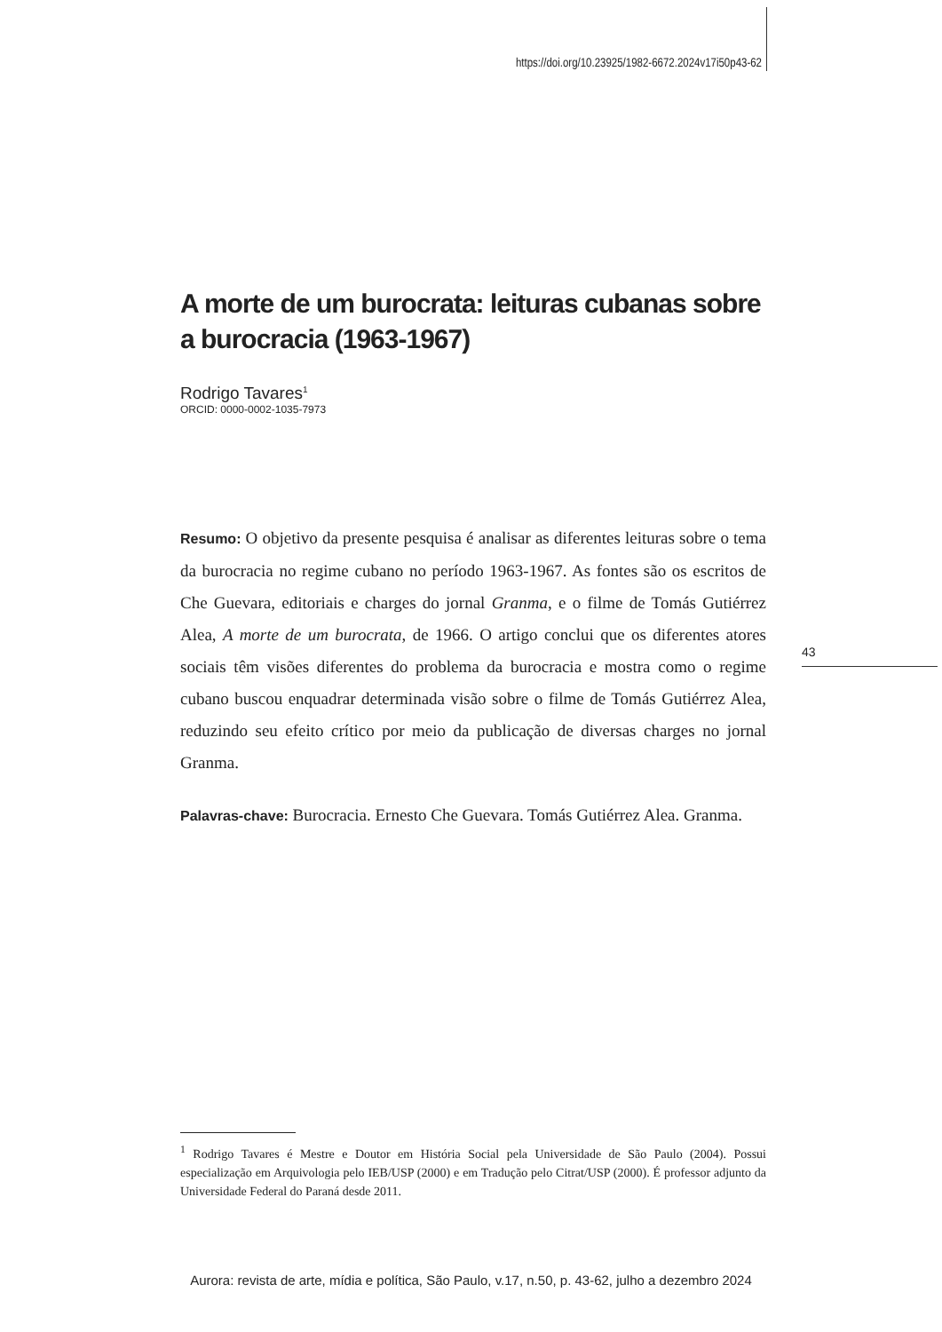https://doi.org/10.23925/1982-6672.2024v17i50p43-62
A morte de um burocrata: leituras cubanas sobre a burocracia (1963-1967)
Rodrigo Tavares<sup>1</sup>
ORCID: 0000-0002-1035-7973
Resumo: O objetivo da presente pesquisa é analisar as diferentes leituras sobre o tema da burocracia no regime cubano no período 1963-1967. As fontes são os escritos de Che Guevara, editoriais e charges do jornal Granma, e o filme de Tomás Gutiérrez Alea, A morte de um burocrata, de 1966. O artigo conclui que os diferentes atores sociais têm visões diferentes do problema da burocracia e mostra como o regime cubano buscou enquadrar determinada visão sobre o filme de Tomás Gutiérrez Alea, reduzindo seu efeito crítico por meio da publicação de diversas charges no jornal Granma.
Palavras-chave: Burocracia. Ernesto Che Guevara. Tomás Gutiérrez Alea. Granma.
43
<sup>1</sup> Rodrigo Tavares é Mestre e Doutor em História Social pela Universidade de São Paulo (2004). Possui especialização em Arquivologia pelo IEB/USP (2000) e em Tradução pelo Citrat/USP (2000). É professor adjunto da Universidade Federal do Paraná desde 2011.
Aurora: revista de arte, mídia e política, São Paulo, v.17, n.50, p. 43-62, julho a dezembro 2024